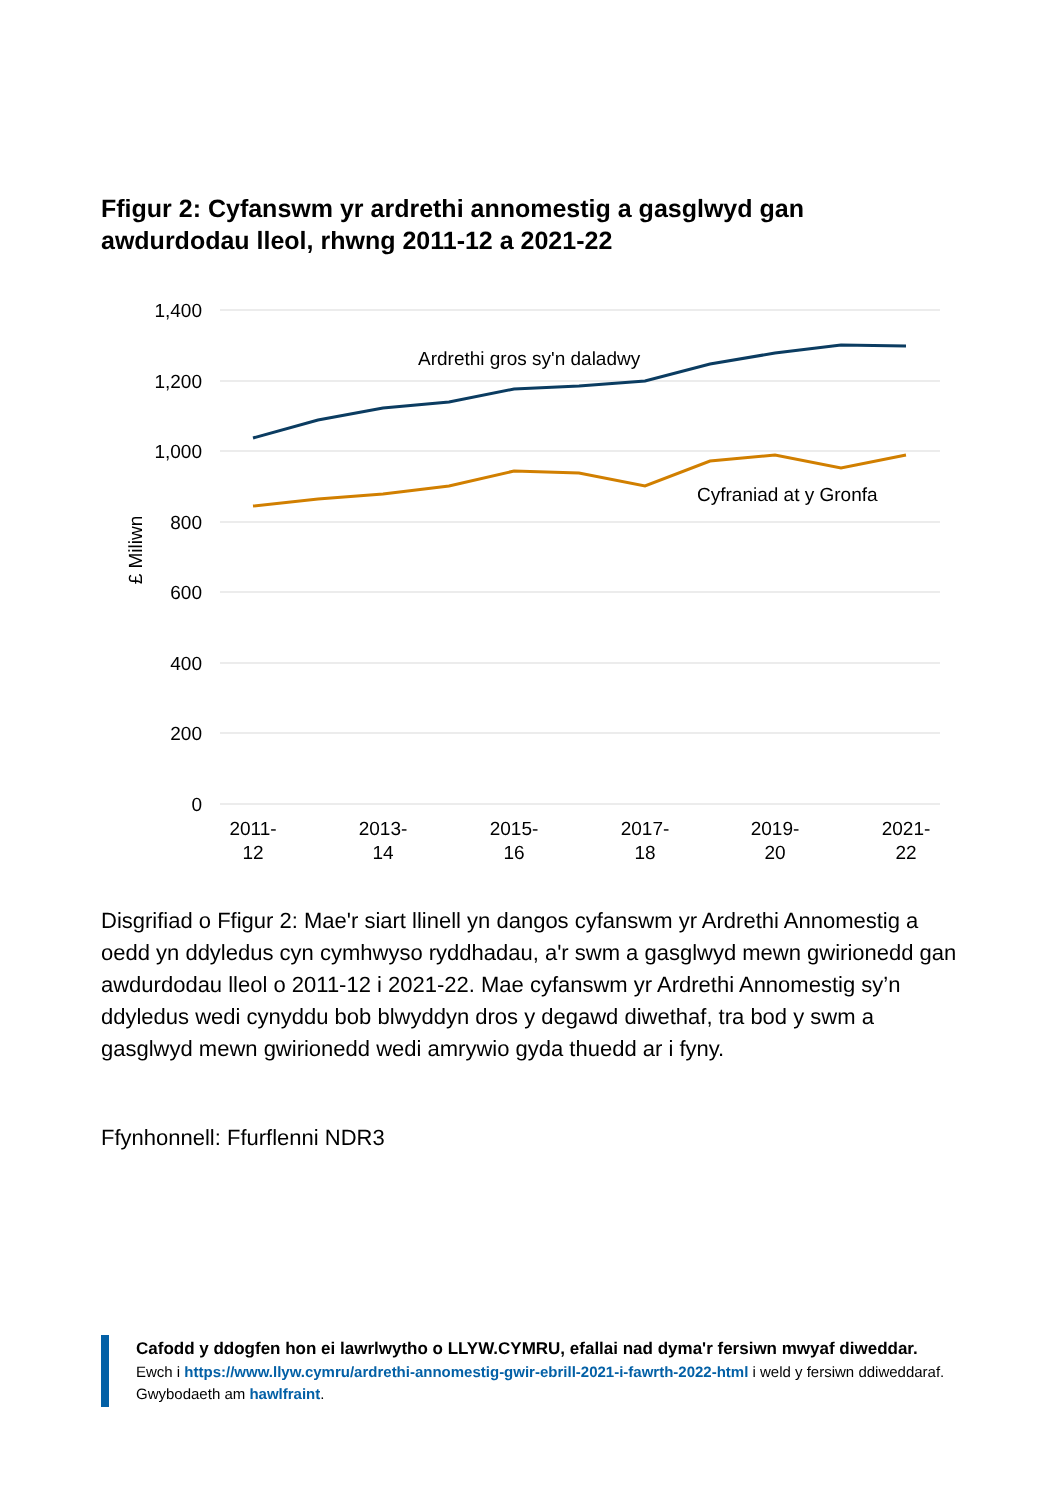Ffigur 2: Cyfanswm yr ardrethi annomestig a gasglwyd gan awdurdodau lleol, rhwng 2011-12 a 2021-22
1,400
1,200
1,000
800
600
400
200
0
£ Miliwn
2011-
12
2013-
14
2015-
16
2017-
18
2019-
20
2021-
22
Ardrethi gros sy'n daladwy
Cyfraniad at y Gronfa
Disgrifiad o Ffigur 2: Mae'r siart llinell yn dangos cyfanswm yr Ardrethi Annomestig a oedd yn ddyledus cyn cymhwyso ryddhadau, a'r swm a gasglwyd mewn gwirionedd gan awdurdodau lleol o 2011-12 i 2021-22. Mae cyfanswm yr Ardrethi Annomestig sy’n ddyledus wedi cynyddu bob blwyddyn dros y degawd diwethaf, tra bod y swm a gasglwyd mewn gwirionedd wedi amrywio gyda thuedd ar i fyny.
Ffynhonnell: Ffurflenni NDR3
Cafodd y ddogfen hon ei lawrlwytho o LLYW.CYMRU, efallai nad dyma'r fersiwn mwyaf diweddar.
Ewch i https://www.llyw.cymru/ardrethi-annomestig-gwir-ebrill-2021-i-fawrth-2022-html i weld y fersiwn ddiweddaraf.
Gwybodaeth am hawlfraint.